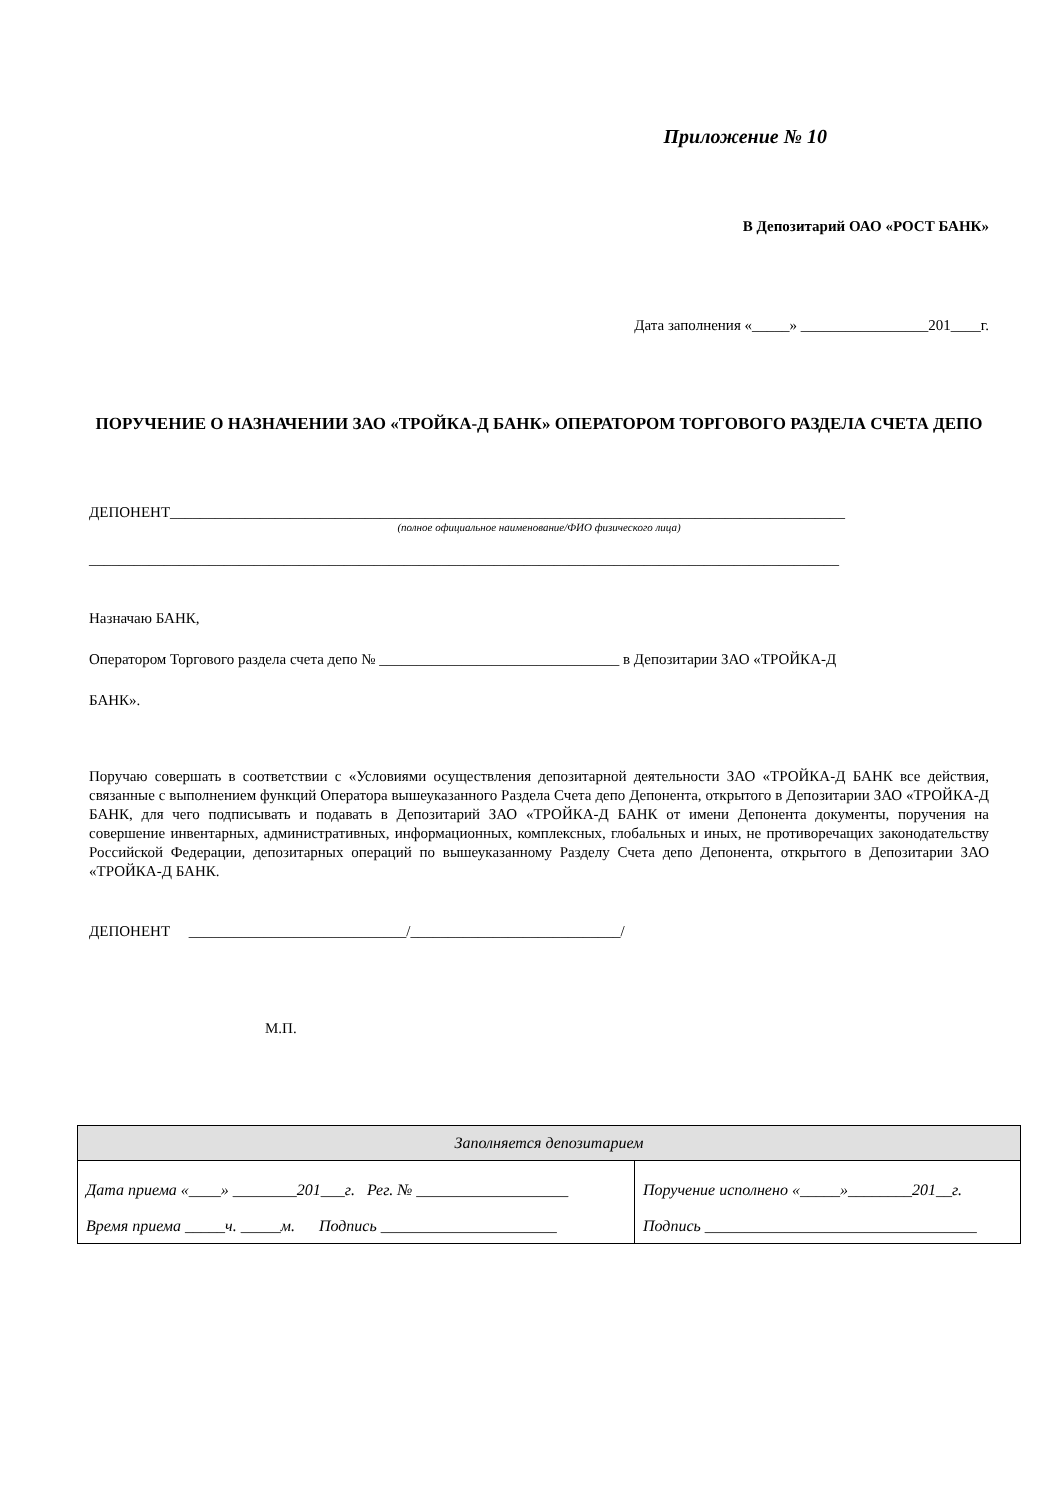Приложение № 10
В Депозитарий ОАО «РОСТ БАНК»
Дата заполнения «_____» _________________201____г.
ПОРУЧЕНИЕ О НАЗНАЧЕНИИ ЗАО «ТРОЙКА-Д БАНК» ОПЕРАТОРОМ ТОРГОВОГО РАЗДЕЛА СЧЕТА ДЕПО
ДЕПОНЕНТ__________________________________________________________________________________________
(полное официальное наименование/ФИО физического лица)
____________________________________________________________________________________________________
Назначаю БАНК,
Оператором Торгового раздела счета депо № ________________________________ в Депозитарии ЗАО «ТРОЙКА-Д
БАНК».
Поручаю совершать в соответствии с «Условиями осуществления депозитарной деятельности ЗАО «ТРОЙКА-Д БАНК все действия, связанные с выполнением функций Оператора вышеуказанного Раздела Счета депо Депонента, открытого в Депозитарии ЗАО «ТРОЙКА-Д БАНК, для чего подписывать и подавать в Депозитарий ЗАО «ТРОЙКА-Д БАНК от имени Депонента документы, поручения на совершение инвентарных, административных, информационных, комплексных, глобальных и иных, не противоречащих законодательству Российской Федерации, депозитарных операций по вышеуказанному Разделу Счета депо Депонента, открытого в Депозитарии ЗАО «ТРОЙКА-Д БАНК.
ДЕПОНЕНТ _____________________________/____________________________/
М.П.
| Заполняется депозитарием | |
| Дата приема «____» ________201___г. Рег. № ___________________ Время приема _____ч. _____м. Подпись ______________________ | Поручение исполнено «_____»________201__г. Подпись __________________________________ |